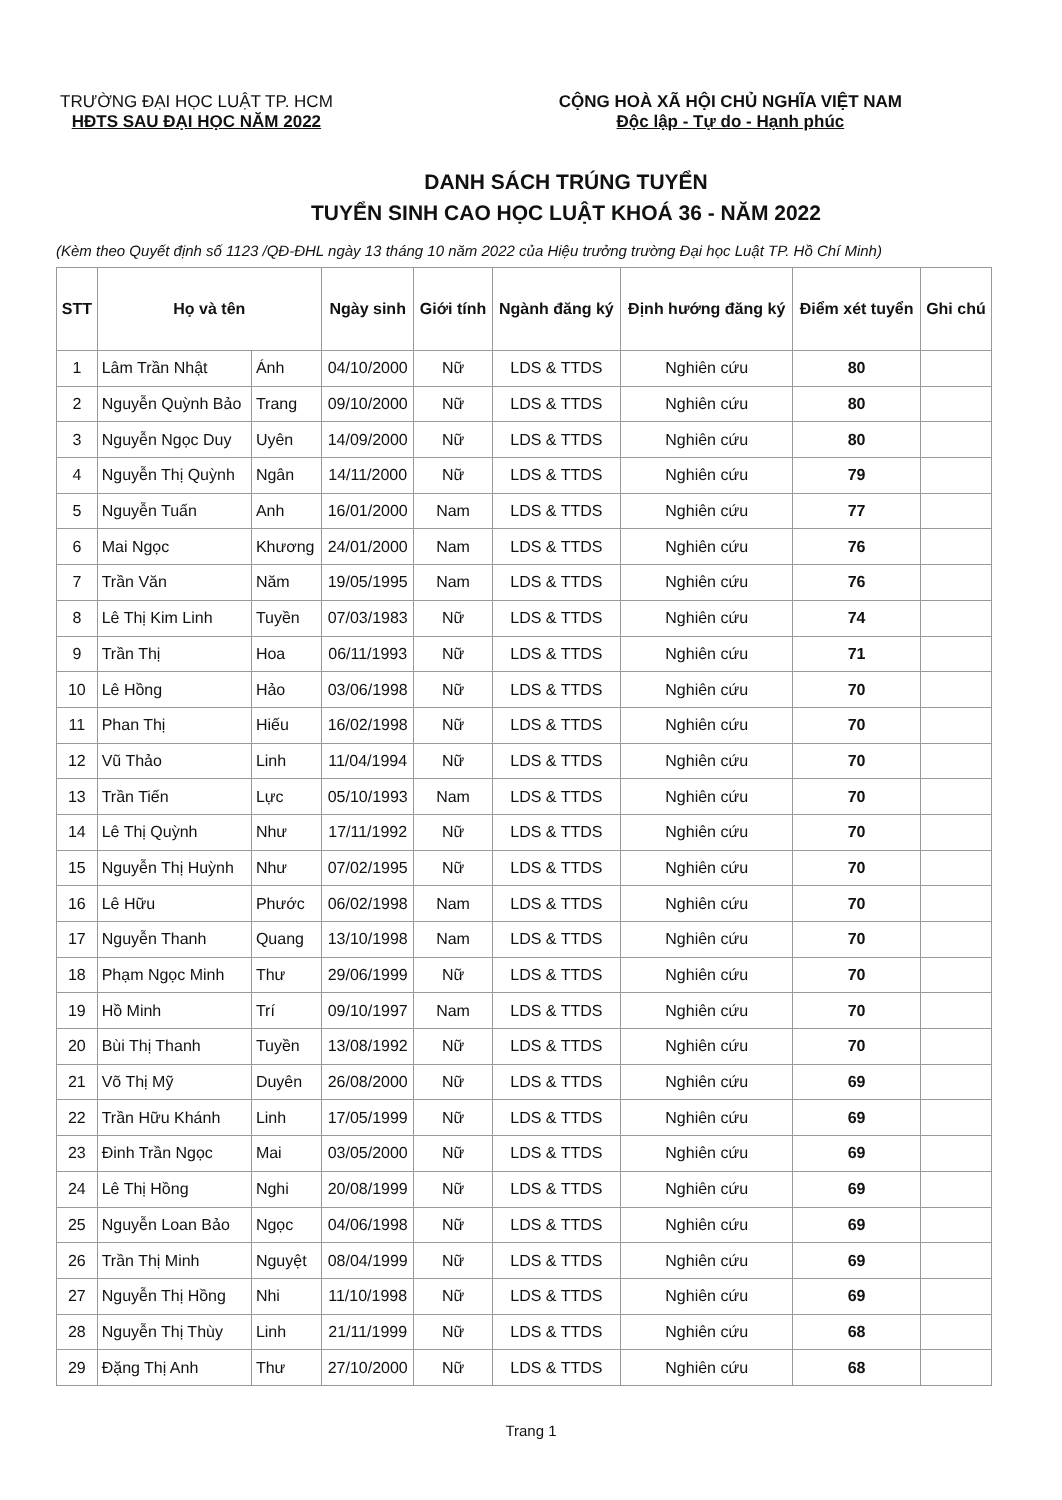TRƯỜNG ĐẠI HỌC LUẬT TP. HCM
HĐTS SAU ĐẠI HỌC NĂM 2022
CỘNG HOÀ XÃ HỘI CHỦ NGHĨA VIỆT NAM
Độc lập - Tự do - Hạnh phúc
DANH SÁCH TRÚNG TUYỂN
TUYỂN SINH CAO HỌC LUẬT KHOÁ 36 - NĂM 2022
(Kèm theo Quyết định số 1123 /QĐ-ĐHL ngày 13 tháng 10 năm 2022 của Hiệu trưởng trường Đại học Luật TP. Hồ Chí Minh)
| STT | Họ và tên | | Ngày sinh | Giới tính | Ngành đăng ký | Định hướng đăng ký | Điểm xét tuyển | Ghi chú |
| --- | --- | --- | --- | --- | --- | --- | --- | --- |
| 1 | Lâm Trần Nhật | Ánh | 04/10/2000 | Nữ | LDS & TTDS | Nghiên cứu | 80 | |
| 2 | Nguyễn Quỳnh Bảo | Trang | 09/10/2000 | Nữ | LDS & TTDS | Nghiên cứu | 80 | |
| 3 | Nguyễn Ngọc Duy | Uyên | 14/09/2000 | Nữ | LDS & TTDS | Nghiên cứu | 80 | |
| 4 | Nguyễn Thị Quỳnh | Ngân | 14/11/2000 | Nữ | LDS & TTDS | Nghiên cứu | 79 | |
| 5 | Nguyễn Tuấn | Anh | 16/01/2000 | Nam | LDS & TTDS | Nghiên cứu | 77 | |
| 6 | Mai Ngọc | Khương | 24/01/2000 | Nam | LDS & TTDS | Nghiên cứu | 76 | |
| 7 | Trần Văn | Năm | 19/05/1995 | Nam | LDS & TTDS | Nghiên cứu | 76 | |
| 8 | Lê Thị Kim Linh | Tuyền | 07/03/1983 | Nữ | LDS & TTDS | Nghiên cứu | 74 | |
| 9 | Trần Thị | Hoa | 06/11/1993 | Nữ | LDS & TTDS | Nghiên cứu | 71 | |
| 10 | Lê Hồng | Hảo | 03/06/1998 | Nữ | LDS & TTDS | Nghiên cứu | 70 | |
| 11 | Phan Thị | Hiếu | 16/02/1998 | Nữ | LDS & TTDS | Nghiên cứu | 70 | |
| 12 | Vũ Thảo | Linh | 11/04/1994 | Nữ | LDS & TTDS | Nghiên cứu | 70 | |
| 13 | Trần Tiến | Lực | 05/10/1993 | Nam | LDS & TTDS | Nghiên cứu | 70 | |
| 14 | Lê Thị Quỳnh | Như | 17/11/1992 | Nữ | LDS & TTDS | Nghiên cứu | 70 | |
| 15 | Nguyễn Thị Huỳnh | Như | 07/02/1995 | Nữ | LDS & TTDS | Nghiên cứu | 70 | |
| 16 | Lê Hữu | Phước | 06/02/1998 | Nam | LDS & TTDS | Nghiên cứu | 70 | |
| 17 | Nguyễn Thanh | Quang | 13/10/1998 | Nam | LDS & TTDS | Nghiên cứu | 70 | |
| 18 | Phạm Ngọc Minh | Thư | 29/06/1999 | Nữ | LDS & TTDS | Nghiên cứu | 70 | |
| 19 | Hồ Minh | Trí | 09/10/1997 | Nam | LDS & TTDS | Nghiên cứu | 70 | |
| 20 | Bùi Thị Thanh | Tuyền | 13/08/1992 | Nữ | LDS & TTDS | Nghiên cứu | 70 | |
| 21 | Võ Thị Mỹ | Duyên | 26/08/2000 | Nữ | LDS & TTDS | Nghiên cứu | 69 | |
| 22 | Trần Hữu Khánh | Linh | 17/05/1999 | Nữ | LDS & TTDS | Nghiên cứu | 69 | |
| 23 | Đinh Trần Ngọc | Mai | 03/05/2000 | Nữ | LDS & TTDS | Nghiên cứu | 69 | |
| 24 | Lê Thị Hồng | Nghi | 20/08/1999 | Nữ | LDS & TTDS | Nghiên cứu | 69 | |
| 25 | Nguyễn Loan Bảo | Ngọc | 04/06/1998 | Nữ | LDS & TTDS | Nghiên cứu | 69 | |
| 26 | Trần Thị Minh | Nguyệt | 08/04/1999 | Nữ | LDS & TTDS | Nghiên cứu | 69 | |
| 27 | Nguyễn Thị Hồng | Nhi | 11/10/1998 | Nữ | LDS & TTDS | Nghiên cứu | 69 | |
| 28 | Nguyễn Thị Thùy | Linh | 21/11/1999 | Nữ | LDS & TTDS | Nghiên cứu | 68 | |
| 29 | Đặng Thị Anh | Thư | 27/10/2000 | Nữ | LDS & TTDS | Nghiên cứu | 68 | |
Trang 1